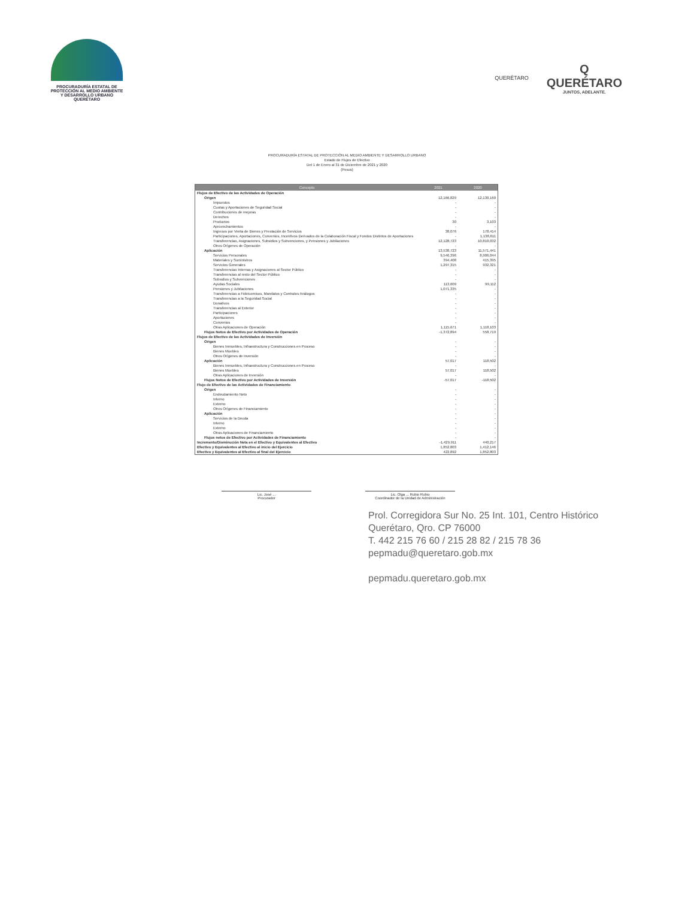PROCURADURÍA ESTATAL DE
PROTECCIÓN AL MEDIO AMBIENTE
Y DESARROLLO URBANO
QUERÉTARO
QUERÉTARO
Q
QUERÉTARO
JUNTOS, ADELANTE.
PROCURADURÍA ESTATAL DE PROTECCIÓN AL MEDIO AMBIENTE Y DESARROLLO URBANO
Estado de Flujos de Efectivo
Del 1 de Enero al 31 de Diciembre de 2021 y 2020
(Pesos)
| Concepto | 2021 | 2020 |
| --- | --- | --- |
| Flujos de Efectivo de las Actividades de Operación | | |
| Origen | 12,166,829 | 12,130,160 |
| Impuestos | - | - |
| Cuotas y Aportaciones de Seguridad Social | - | - |
| Contribuciones de mejoras | - | - |
| Derechos | - | - |
| Productos | 30 | 3,103 |
| Aprovechamientos | - | - |
| Ingresos por Venta de Bienes y Prestación de Servicios | 38,076 | 178,414 |
| Participaciones, Aportaciones, Convenios, Incentivos Derivados de la Colaboración Fiscal y Fondos Distintos de Aportaciones | - | 1,138,611 |
| Transferencias, Asignaciones, Subsidios y Subvenciones, y Pensiones y Jubilaciones | 12,128,723 | 10,810,032 |
| Otros Orígenes de Operación | - | - |
| Aplicación | 13,538,723 | 11,571,441 |
| Servicios Personales | 9,546,396 | 8,906,044 |
| Materiales y Suministros | 394,408 | 415,395 |
| Servicios Generales | 1,297,315 | 932,321 |
| Transferencias Internas y Asignaciones al Sector Público | - | - |
| Transferencias al resto del Sector Público | - | - |
| Subsidios y Subvenciones | - | - |
| Ayudas Sociales | 113,609 | 99,112 |
| Pensiones y Jubilaciones | 1,071,335 | - |
| Transferencias a Fideicomisos, Mandatos y Contratos Análogos | - | - |
| Transferencias a la Seguridad Social | - | - |
| Donativos | - | - |
| Transferencias al Exterior | - | - |
| Participaciones | - | - |
| Aportaciones | - | - |
| Convenios | - | - |
| Otras Aplicaciones de Operación | 1,115,671 | 1,118,103 |
| Flujos Netos de Efectivo por Actividades de Operación | -1,372,894 | 558,719 |
| Flujos de Efectivo de las Actividades de Inversión | | |
| Origen | - | - |
| Bienes Inmuebles, Infraestructura y Construcciones en Proceso | - | - |
| Bienes Muebles | - | - |
| Otros Orígenes de Inversión | - | - |
| Aplicación | 57,017 | 118,502 |
| Bienes Inmuebles, Infraestructura y Construcciones en Proceso | - | - |
| Bienes Muebles | 57,017 | 118,502 |
| Otras Aplicaciones de Inversión | - | - |
| Flujos Netos de Efectivo por Actividades de Inversión | -57,017 | -118,502 |
| Flujo de Efectivo de las Actividades de Financiamiento | | |
| Origen | - | - |
| Endeudamiento Neto | - | - |
| Interno | - | - |
| Externo | - | - |
| Otros Orígenes de Financiamiento | - | - |
| Aplicación | - | - |
| Servicios de la Deuda | - | - |
| Interno | - | - |
| Externo | - | - |
| Otras Aplicaciones de Financiamiento | - | - |
| Flujos netos de Efectivo por Actividades de Financiamiento | - | - |
| Incremento/Disminución Neta en el Efectivo y Equivalentes al Efectivo | -1,429,911 | 440,217 |
| Efectivo y Equivalentes al Efectivo al inicio del Ejercicio | 1,852,803 | 1,412,146 |
| Efectivo y Equivalentes al Efectivo al final del Ejercicio | 422,892 | 1,852,803 |
Lic. José ...
Procurador
Lic. Olga ... Rubio Rubio
Coordinador de la Unidad de Administración
Prol. Corregidora Sur No. 25 Int. 101, Centro Histórico
Querétaro, Qro. CP 76000
T. 442 215 76 60 / 215 28 82 / 215 78 36
pepmadu@queretaro.gob.mx
pepmadu.queretaro.gob.mx